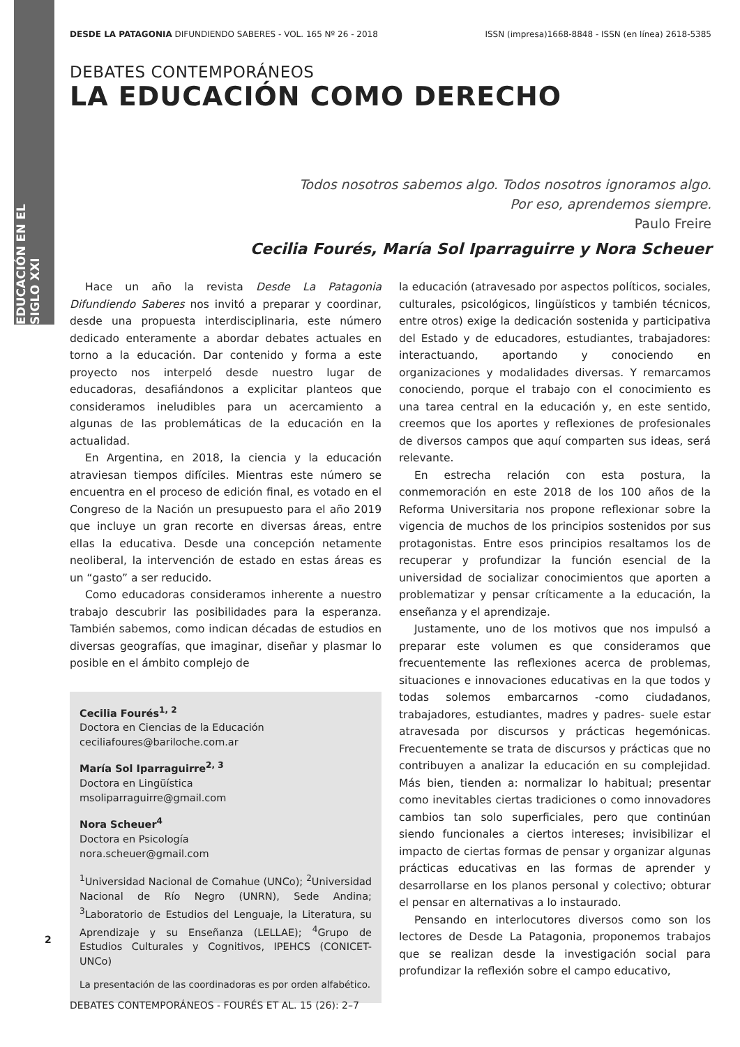EDUCACIÓN EN EL SIGLO XXI
DESDE LA PATAGONIA DIFUNDIENDO SABERES - VOL. 165 Nº 26 - 2018 ISSN (impresa)1668-8848 - ISSN (en línea) 2618-5385
DEBATES CONTEMPORÁNEOS
LA EDUCACIÓN COMO DERECHO
Todos nosotros sabemos algo. Todos nosotros ignoramos algo.
Por eso, aprendemos siempre.
Paulo Freire
Cecilia Fourés, María Sol Iparraguirre y Nora Scheuer
Hace un año la revista Desde La Patagonia Difundiendo Saberes nos invitó a preparar y coordinar, desde una propuesta interdisciplinaria, este número dedicado enteramente a abordar debates actuales en torno a la educación. Dar contenido y forma a este proyecto nos interpeló desde nuestro lugar de educadoras, desafiándonos a explicitar planteos que consideramos ineludibles para un acercamiento a algunas de las problemáticas de la educación en la actualidad.
En Argentina, en 2018, la ciencia y la educación atraviesan tiempos difíciles. Mientras este número se encuentra en el proceso de edición final, es votado en el Congreso de la Nación un presupuesto para el año 2019 que incluye un gran recorte en diversas áreas, entre ellas la educativa. Desde una concepción netamente neoliberal, la intervención de estado en estas áreas es un “gasto” a ser reducido.
Como educadoras consideramos inherente a nuestro trabajo descubrir las posibilidades para la esperanza. También sabemos, como indican décadas de estudios en diversas geografías, que imaginar, diseñar y plasmar lo posible en el ámbito complejo de
Cecilia Fourés<sup>1, 2</sup>
Doctora en Ciencias de la Educación
ceciliafoures@bariloche.com.ar
María Sol Iparraguirre<sup>2, 3</sup>
Doctora en Lingüística
msoliparraguirre@gmail.com
Nora Scheuer<sup>4</sup>
Doctora en Psicología
nora.scheuer@gmail.com
<sup>1</sup> Universidad Nacional de Comahue (UNCo); <sup>2</sup>Universidad Nacional de Río Negro (UNRN), Sede Andina; <sup>3</sup>Laboratorio de Estudios del Lenguaje, la Literatura, su Aprendizaje y su Enseñanza (LELLAE); <sup>4</sup>Grupo de Estudios Culturales y Cognitivos, IPEHCS (CONICET-UNCo)
La presentación de las coordinadoras es por orden alfabético.
la educación (atravesado por aspectos políticos, sociales, culturales, psicológicos, lingüísticos y también técnicos, entre otros) exige la dedicación sostenida y participativa del Estado y de educadores, estudiantes, trabajadores: interactuando, aportando y conociendo en organizaciones y modalidades diversas. Y remarcamos conociendo, porque el trabajo con el conocimiento es una tarea central en la educación y, en este sentido, creemos que los aportes y reflexiones de profesionales de diversos campos que aquí comparten sus ideas, será relevante.
En estrecha relación con esta postura, la conmemoración en este 2018 de los 100 años de la Reforma Universitaria nos propone reflexionar sobre la vigencia de muchos de los principios sostenidos por sus protagonistas. Entre esos principios resaltamos los de recuperar y profundizar la función esencial de la universidad de socializar conocimientos que aporten a problematizar y pensar críticamente a la educación, la enseñanza y el aprendizaje.
Justamente, uno de los motivos que nos impulsó a preparar este volumen es que consideramos que frecuentemente las reflexiones acerca de problemas, situaciones e innovaciones educativas en la que todos y todas solemos embarcarnos -como ciudadanos, trabajadores, estudiantes, madres y padres- suele estar atravesada por discursos y prácticas hegemónicas. Frecuentemente se trata de discursos y prácticas que no contribuyen a analizar la educación en su complejidad. Más bien, tienden a: normalizar lo habitual; presentar como inevitables ciertas tradiciones o como innovadores cambios tan solo superficiales, pero que continúan siendo funcionales a ciertos intereses; invisibilizar el impacto de ciertas formas de pensar y organizar algunas prácticas educativas en las formas de aprender y desarrollarse en los planos personal y colectivo; obturar el pensar en alternativas a lo instaurado.
Pensando en interlocutores diversos como son los lectores de Desde La Patagonia, proponemos trabajos que se realizan desde la investigación social para profundizar la reflexión sobre el campo educativo,
2
DEBATES CONTEMPORÁNEOS - FOURÉS ET AL. 15 (26): 2–7